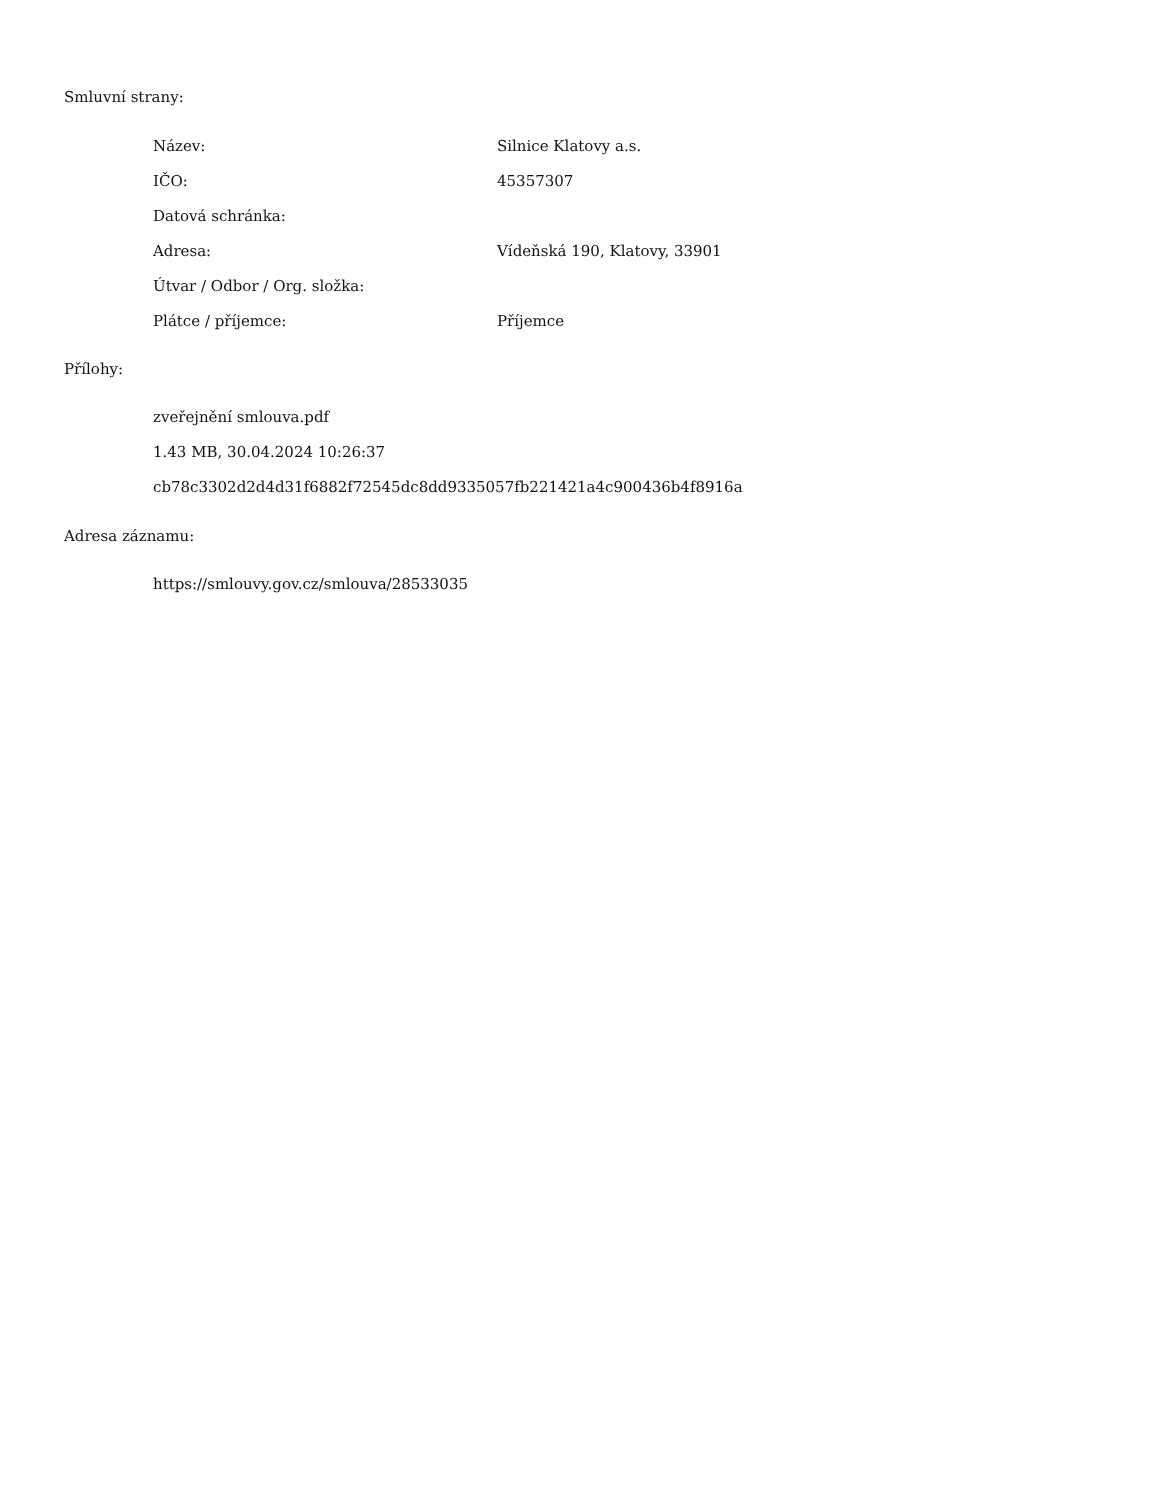Smluvní strany:
| Název: | Silnice Klatovy a.s. |
| IČO: | 45357307 |
| Datová schránka: | |
| Adresa: | Vídeňská 190, Klatovy, 33901 |
| Útvar / Odbor / Org. složka: | |
| Plátce / příjemce: | Příjemce |
Přílohy:
zveřejnění smlouva.pdf
1.43 MB, 30.04.2024 10:26:37
cb78c3302d2d4d31f6882f72545dc8dd9335057fb221421a4c900436b4f8916a
Adresa záznamu:
https://smlouvy.gov.cz/smlouva/28533035